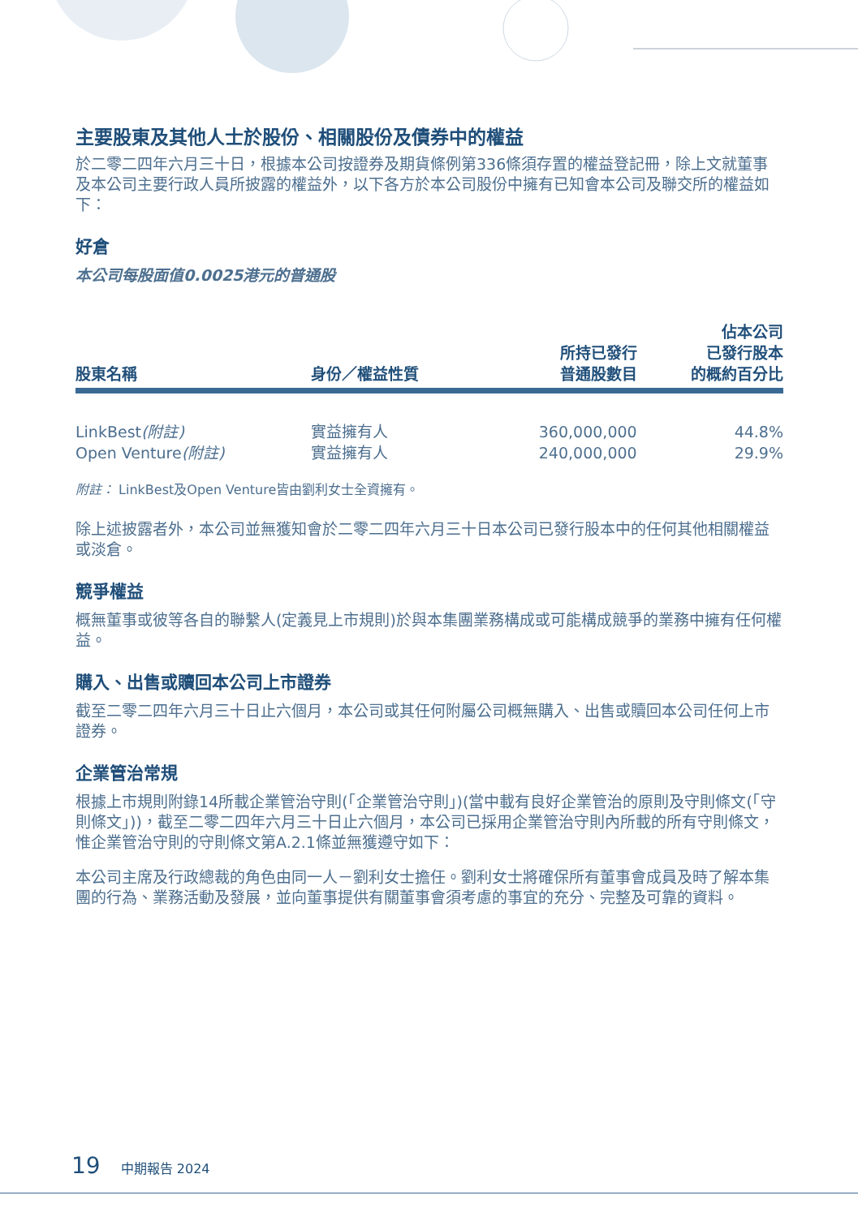主要股東及其他人士於股份、相關股份及債券中的權益
於二零二四年六月三十日，根據本公司按證券及期貨條例第336條須存置的權益登記冊，除上文就董事及本公司主要行政人員所披露的權益外，以下各方於本公司股份中擁有已知會本公司及聯交所的權益如下：
好倉
本公司每股面值0.0025港元的普通股
| 股東名稱 | 身份／權益性質 | 所持已發行 普通股數目 | 佔本公司 已發行股本 的概約百分比 |
| --- | --- | --- | --- |
| LinkBest (附註) | 實益擁有人 | 360,000,000 | 44.8% |
| Open Venture (附註) | 實益擁有人 | 240,000,000 | 29.9% |
附註： LinkBest及Open Venture皆由劉利女士全資擁有。
除上述披露者外，本公司並無獲知會於二零二四年六月三十日本公司已發行股本中的任何其他相關權益或淡倉。
競爭權益
概無董事或彼等各自的聯繫人(定義見上市規則)於與本集團業務構成或可能構成競爭的業務中擁有任何權益。
購入、出售或贖回本公司上市證券
截至二零二四年六月三十日止六個月，本公司或其任何附屬公司概無購入、出售或贖回本公司任何上市證券。
企業管治常規
根據上市規則附錄14所載企業管治守則(「企業管治守則」)(當中載有良好企業管治的原則及守則條文(「守則條文」))，截至二零二四年六月三十日止六個月，本公司已採用企業管治守則內所載的所有守則條文，惟企業管治守則的守則條文第A.2.1條並無獲遵守如下：
本公司主席及行政總裁的角色由同一人－劉利女士擔任。劉利女士將確保所有董事會成員及時了解本集團的行為、業務活動及發展，並向董事提供有關董事會須考慮的事宜的充分、完整及可靠的資料。
19 中期報告 2024